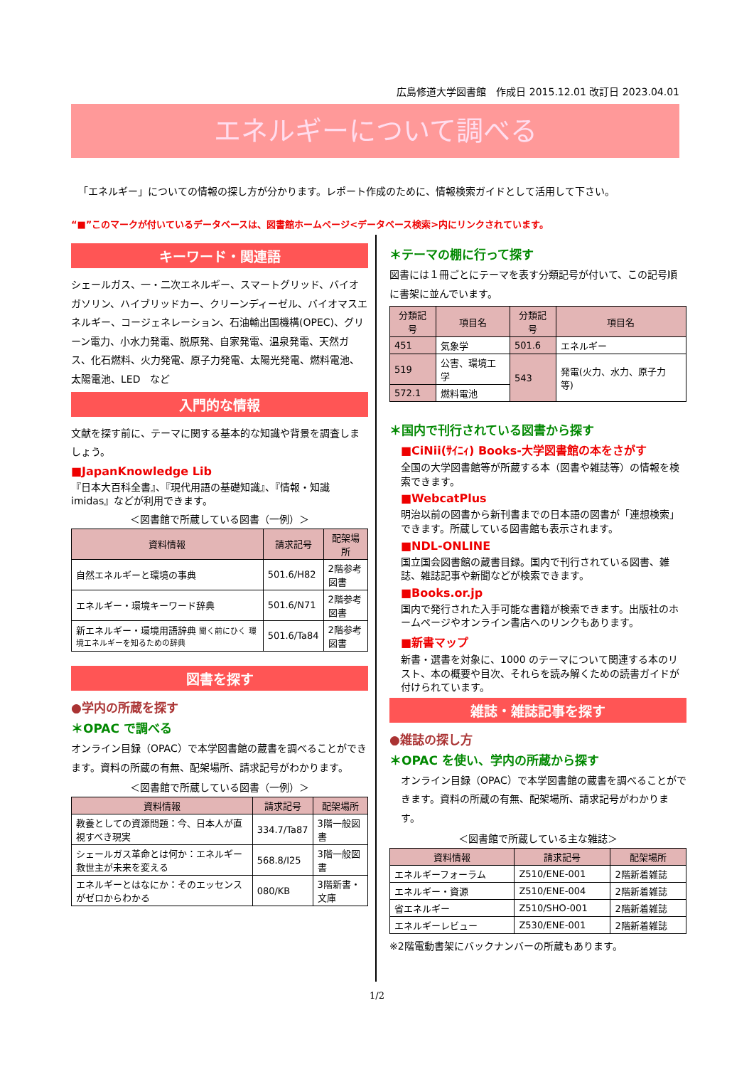広島修道大学図書館　作成日 2015.12.01 改訂日 2023.04.01
エネルギーについて調べる
「エネルギー」についての情報の探し方が分かります。レポート作成のために、情報検索ガイドとして活用して下さい。
“■”このマークが付いているデータベースは、図書館ホームページ<データベース検索>内にリンクされています。
キーワード・関連語
シェールガス、一・二次エネルギー、スマートグリッド、バイオガソリン、ハイブリッドカー、クリーンディーゼル、バイオマスエネルギー、コージェネレーション、石油輸出国機構(OPEC)、グリーン電力、小水力発電、脱原発、自家発電、温泉発電、天然ガス、化石燃料、火力発電、原子力発電、太陽光発電、燃料電池、太陽電池、LED　など
入門的な情報
文献を探す前に、テーマに関する基本的な知識や背景を調査しましょう。
■JapanKnowledge Lib
『日本大百科全書』、『現代用語の基礎知識』、『情報・知識imidas』などが利用できます。
＜図書館で所蔵している図書（一例）＞
| 資料情報 | 請求記号 | 配架場所 |
| --- | --- | --- |
| 自然エネルギーと環境の事典 | 501.6/H82 | 2階参考図書 |
| エネルギー・環境キーワード辞典 | 501.6/N71 | 2階参考図書 |
| 新エネルギー・環境用語辞典 聞く前にひく 環境エネルギーを知るための辞典 | 501.6/Ta84 | 2階参考図書 |
図書を探す
●学内の所蔵を探す
＊OPAC で調べる
オンライン目録（OPAC）で本学図書館の蔵書を調べることができます。資料の所蔵の有無、配架場所、請求記号がわかります。
＜図書館で所蔵している図書（一例）＞
| 資料情報 | 請求記号 | 配架場所 |
| --- | --- | --- |
| 教養としての資源問題：今、日本人が直視すべき現実 | 334.7/Ta87 | 3階一般図書 |
| シェールガス革命とは何か：エネルギー救世主が未来を変える | 568.8/I25 | 3階一般図書 |
| エネルギーとはなにか：そのエッセンスがゼロからわかる | 080/KB | 3階新書・文庫 |
＊テーマの棚に行って探す
図書には１冊ごとにテーマを表す分類記号が付いて、この記号順に書架に並んでいます。
| 分類記号 | 項目名 | 分類記号 | 項目名 |
| --- | --- | --- | --- |
| 451 | 気象学 | 501.6 | エネルギー |
| 519 | 公害、環境工学 | 543 | 発電(火力、水力、原子力 等) |
| 572.1 | 燃料電池 | | |
＊国内で刊行されている図書から探す
■CiNii(ｻｲﾆｨ) Books-大学図書館の本をさがす
全国の大学図書館等が所蔵する本（図書や雑誌等）の情報を検索できます。
■WebcatPlus
明治以前の図書から新刊書までの日本語の図書が「連想検索」できます。所蔵している図書館も表示されます。
■NDL-ONLINE
国立国会図書館の蔵書目録。国内で刊行されている図書、雑誌、雑誌記事や新聞などが検索できます。
■Books.or.jp
国内で発行された入手可能な書籍が検索できます。出版社のホームページやオンライン書店へのリンクもあります。
■新書マップ
新書・選書を対象に、1000 のテーマについて関連する本のリスト、本の概要や目次、それらを読み解くための読書ガイドが付けられています。
雑誌・雑誌記事を探す
●雑誌の探し方
＊OPAC を使い、学内の所蔵から探す
オンライン目録（OPAC）で本学図書館の蔵書を調べることができます。資料の所蔵の有無、配架場所、請求記号がわかります。
＜図書館で所蔵している主な雑誌＞
| 資料情報 | 請求記号 | 配架場所 |
| --- | --- | --- |
| エネルギーフォーラム | Z510/ENE-001 | 2階新着雑誌 |
| エネルギー・資源 | Z510/ENE-004 | 2階新着雑誌 |
| 省エネルギー | Z510/SHO-001 | 2階新着雑誌 |
| エネルギーレビュー | Z530/ENE-001 | 2階新着雑誌 |
※2階電動書架にバックナンバーの所蔵もあります。
1/2